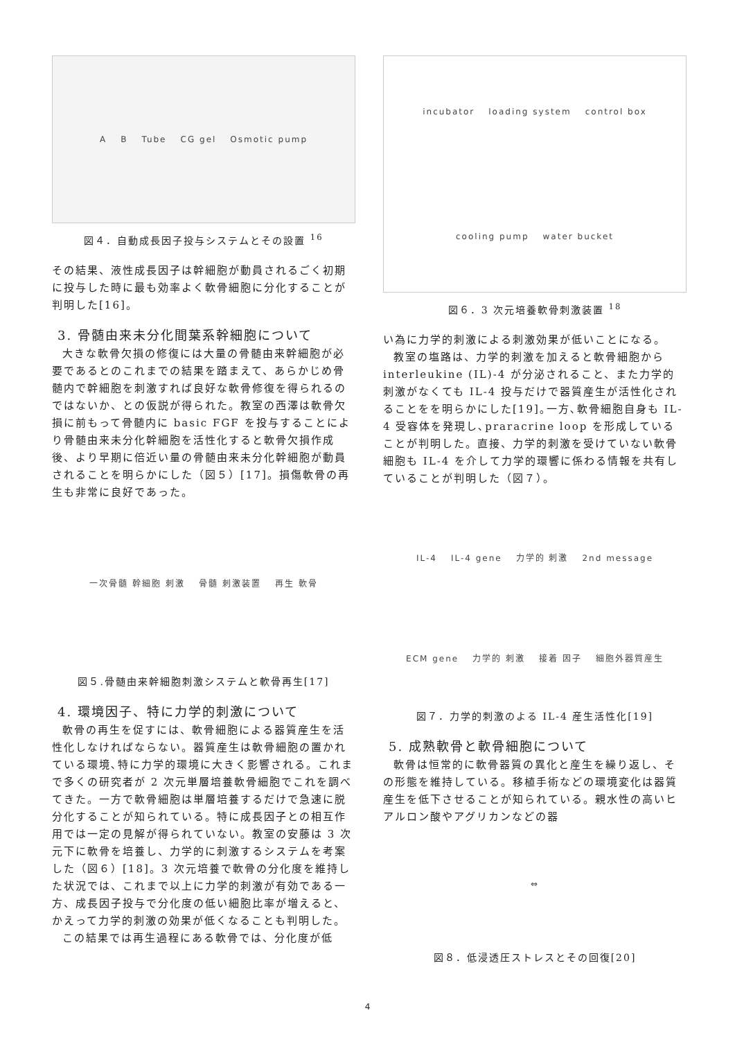A B Tube CG gel Osmotic pump
図４．自動成長因子投与システムとその設置 <sup>16</sup>
その結果、液性成長因子は幹細胞が動員されるごく初期に投与した時に最も効率よく軟骨細胞に分化することが判明した[16]。
3. 骨髄由来未分化間葉系幹細胞について
大きな軟骨欠損の修復には大量の骨髄由来幹細胞が必要であるとのこれまでの結果を踏まえて、あらかじめ骨髄内で幹細胞を刺激すれば良好な軟骨修復を得られるのではないか、との仮説が得られた。教室の西澤は軟骨欠損に前もって骨髄内に basic FGF を投与することにより骨髄由来未分化幹細胞を活性化すると軟骨欠損作成後、より早期に倍近い量の骨髄由来未分化幹細胞が動員されることを明らかにした（図５）[17]。損傷軟骨の再生も非常に良好であった。
一次骨髄 幹細胞 刺激 骨髄 刺激装置 再生 軟骨
図５.骨髄由来幹細胞刺激システムと軟骨再生[17]
4. 環境因子、特に力学的刺激について
軟骨の再生を促すには、軟骨細胞による器質産生を活性化しなければならない。器質産生は軟骨細胞の置かれている環境､特に力学的環境に大きく影響される。これまで多くの研究者が 2 次元単層培養軟骨細胞でこれを調べてきた。一方で軟骨細胞は単層培養するだけで急速に脱分化することが知られている。特に成長因子との相互作用では一定の見解が得られていない。教室の安藤は 3 次元下に軟骨を培養し、力学的に刺激するシステムを考案した（図６）[18]。3 次元培養で軟骨の分化度を維持した状況では、これまで以上に力学的刺激が有効である一方、成長因子投与で分化度の低い細胞比率が増えると、かえって力学的刺激の効果が低くなることも判明した。
この結果では再生過程にある軟骨では、分化度が低
incubator loading system control box cooling pump water bucket
図６．3 次元培養軟骨刺激装置 <sup>18</sup>
い為に力学的刺激による刺激効果が低いことになる。
教室の塩路は、力学的刺激を加えると軟骨細胞から interleukine (IL)-4 が分泌されること、また力学的刺激がなくても IL-4 投与だけで器質産生が活性化されることをを明らかにした[19]｡一方､軟骨細胞自身も IL-4 受容体を発現し､praracrine loop を形成していることが判明した。直接、力学的刺激を受けていない軟骨細胞も IL-4 を介して力学的環響に係わる情報を共有していることが判明した（図７）。
IL-4 IL-4 gene 力学的 刺激 2nd message ECM gene 力学的 刺激 接着 因子 細胞外器質産生
図７．力学的刺激のよる IL-4 産生活性化[19]
5. 成熟軟骨と軟骨細胞について
軟骨は恒常的に軟骨器質の異化と産生を繰り返し、その形態を維持している。移植手術などの環境変化は器質産生を低下させることが知られている。親水性の高いヒアルロン酸やアグリカンなどの器
⇔
図８．低浸透圧ストレスとその回復[20]
4